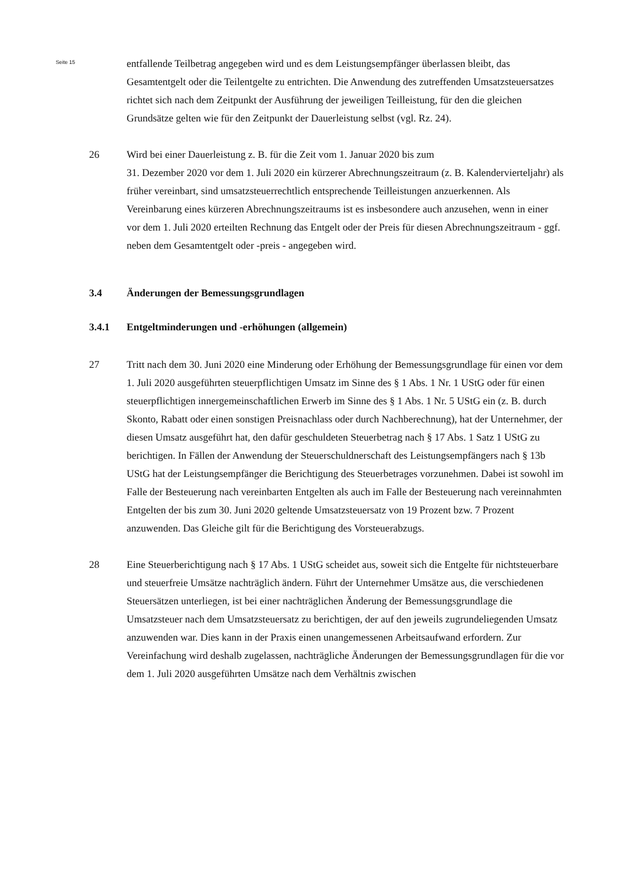Seite 15
entfallende Teilbetrag angegeben wird und es dem Leistungsempfänger überlassen bleibt, das Gesamtentgelt oder die Teilentgelte zu entrichten. Die Anwendung des zutreffenden Umsatzsteuersatzes richtet sich nach dem Zeitpunkt der Ausführung der jeweiligen Teilleistung, für den die gleichen Grundsätze gelten wie für den Zeitpunkt der Dauerleistung selbst (vgl. Rz. 24).
26 Wird bei einer Dauerleistung z. B. für die Zeit vom 1. Januar 2020 bis zum
31. Dezember 2020 vor dem 1. Juli 2020 ein kürzerer Abrechnungszeitraum (z. B. Kalendervierteljahr) als früher vereinbart, sind umsatzsteuerrechtlich entsprechende Teilleistungen anzuerkennen. Als Vereinbarung eines kürzeren Abrechnungszeitraums ist es insbesondere auch anzusehen, wenn in einer vor dem 1. Juli 2020 erteilten Rechnung das Entgelt oder der Preis für diesen Abrechnungszeitraum - ggf. neben dem Gesamtentgelt oder -preis - angegeben wird.
3.4 Änderungen der Bemessungsgrundlagen
3.4.1 Entgeltminderungen und -erhöhungen (allgemein)
27 Tritt nach dem 30. Juni 2020 eine Minderung oder Erhöhung der Bemessungsgrundlage für einen vor dem 1. Juli 2020 ausgeführten steuerpflichtigen Umsatz im Sinne des § 1 Abs. 1 Nr. 1 UStG oder für einen steuerpflichtigen innergemeinschaftlichen Erwerb im Sinne des § 1 Abs. 1 Nr. 5 UStG ein (z. B. durch Skonto, Rabatt oder einen sonstigen Preisnachlass oder durch Nachberechnung), hat der Unternehmer, der diesen Umsatz ausgeführt hat, den dafür geschuldeten Steuerbetrag nach § 17 Abs. 1 Satz 1 UStG zu berichtigen. In Fällen der Anwendung der Steuerschuldnerschaft des Leistungsempfängers nach § 13b UStG hat der Leistungsempfänger die Berichtigung des Steuerbetrages vorzunehmen. Dabei ist sowohl im Falle der Besteuerung nach vereinbarten Entgelten als auch im Falle der Besteuerung nach vereinnahmten Entgelten der bis zum 30. Juni 2020 geltende Umsatzsteuersatz von 19 Prozent bzw. 7 Prozent anzuwenden. Das Gleiche gilt für die Berichtigung des Vorsteuerabzugs.
28 Eine Steuerberichtigung nach § 17 Abs. 1 UStG scheidet aus, soweit sich die Entgelte für nichtsteuerbare und steuerfreie Umsätze nachträglich ändern. Führt der Unternehmer Umsätze aus, die verschiedenen Steuersätzen unterliegen, ist bei einer nachträglichen Änderung der Bemessungsgrundlage die Umsatzsteuer nach dem Umsatzsteuersatz zu berichtigen, der auf den jeweils zugrundeliegenden Umsatz anzuwenden war. Dies kann in der Praxis einen unangemessenen Arbeitsaufwand erfordern. Zur Vereinfachung wird deshalb zugelassen, nachträgliche Änderungen der Bemessungsgrundlagen für die vor dem 1. Juli 2020 ausgeführten Umsätze nach dem Verhältnis zwischen